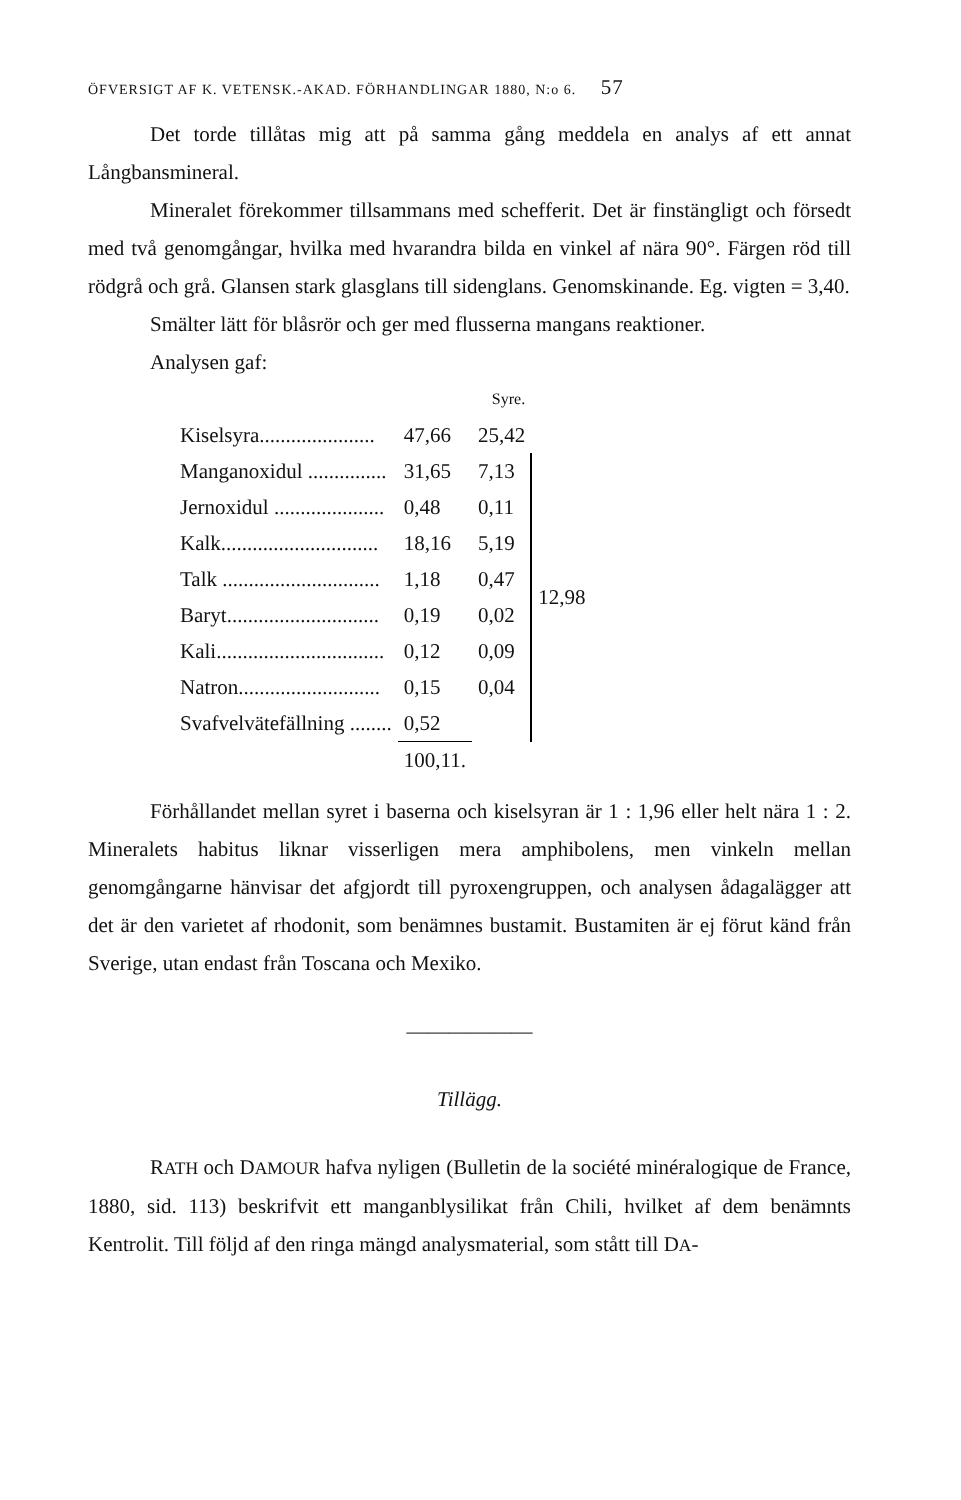ÖFVERSIGT AF K. VETENSK.-AKAD. FÖRHANDLINGAR 1880, N:o 6. 57
Det torde tillåtas mig att på samma gång meddela en analys af ett annat Långbansmineral.
Mineralet förekommer tillsammans med schefferit. Det är finstängligt och försedt med två genomgångar, hvilka med hvarandra bilda en vinkel af nära 90°. Färgen röd till rödgrå och grå. Glansen stark glasglans till sidenglans. Genomskinande. Eg. vigten = 3,40.
Smälter lätt för blåsrör och ger med flusserna mangans reaktioner.
Analysen gaf:
| | | Syre. | |
| Kiselsyra...................... | 47,66 | 25,42 | |
| Manganoxidul ............... | 31,65 | 7,13 | 12,98 |
| Jernoxidul ..................... | 0,48 | 0,11 | |
| Kalk.............................. | 18,16 | 5,19 | |
| Talk .............................. | 1,18 | 0,47 | |
| Baryt............................. | 0,19 | 0,02 | |
| Kali................................ | 0,12 | 0,09 | |
| Natron........................... | 0,15 | 0,04 | |
| Svafvelvätefällning ........ | 0,52 | | |
| | 100,11. | | |
Förhållandet mellan syret i baserna och kiselsyran är 1 : 1,96 eller helt nära 1 : 2. Mineralets habitus liknar visserligen mera amphibolens, men vinkeln mellan genomgångarne hänvisar det afgjordt till pyroxengruppen, och analysen ådagalägger att det är den varietet af rhodonit, som benämnes bustamit. Bustamiten är ej förut känd från Sverige, utan endast från Toscana och Mexiko.
——————
Tillägg.
RATH och DAMOUR hafva nyligen (Bulletin de la société minéralogique de France, 1880, sid. 113) beskrifvit ett manganblysilikat från Chili, hvilket af dem benämnts Kentrolit. Till följd af den ringa mängd analysmaterial, som stått till DA-